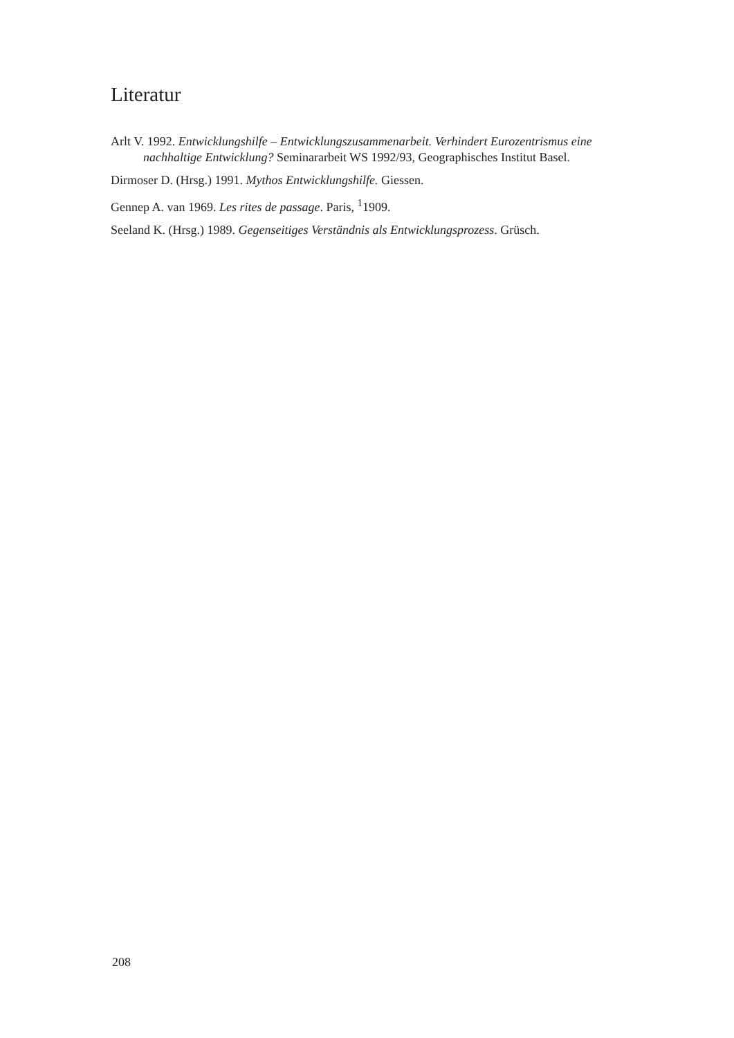Literatur
Arlt V. 1992. Entwicklungshilfe – Entwicklungszusammenarbeit. Verhindert Eurozentrismus eine nachhaltige Entwicklung? Seminararbeit WS 1992/93, Geographisches Institut Basel.
Dirmoser D. (Hrsg.) 1991. Mythos Entwicklungshilfe. Giessen.
Gennep A. van 1969. Les rites de passage. Paris, <sup>1</sup>1909.
Seeland K. (Hrsg.) 1989. Gegenseitiges Verständnis als Entwicklungsprozess. Grüsch.
208